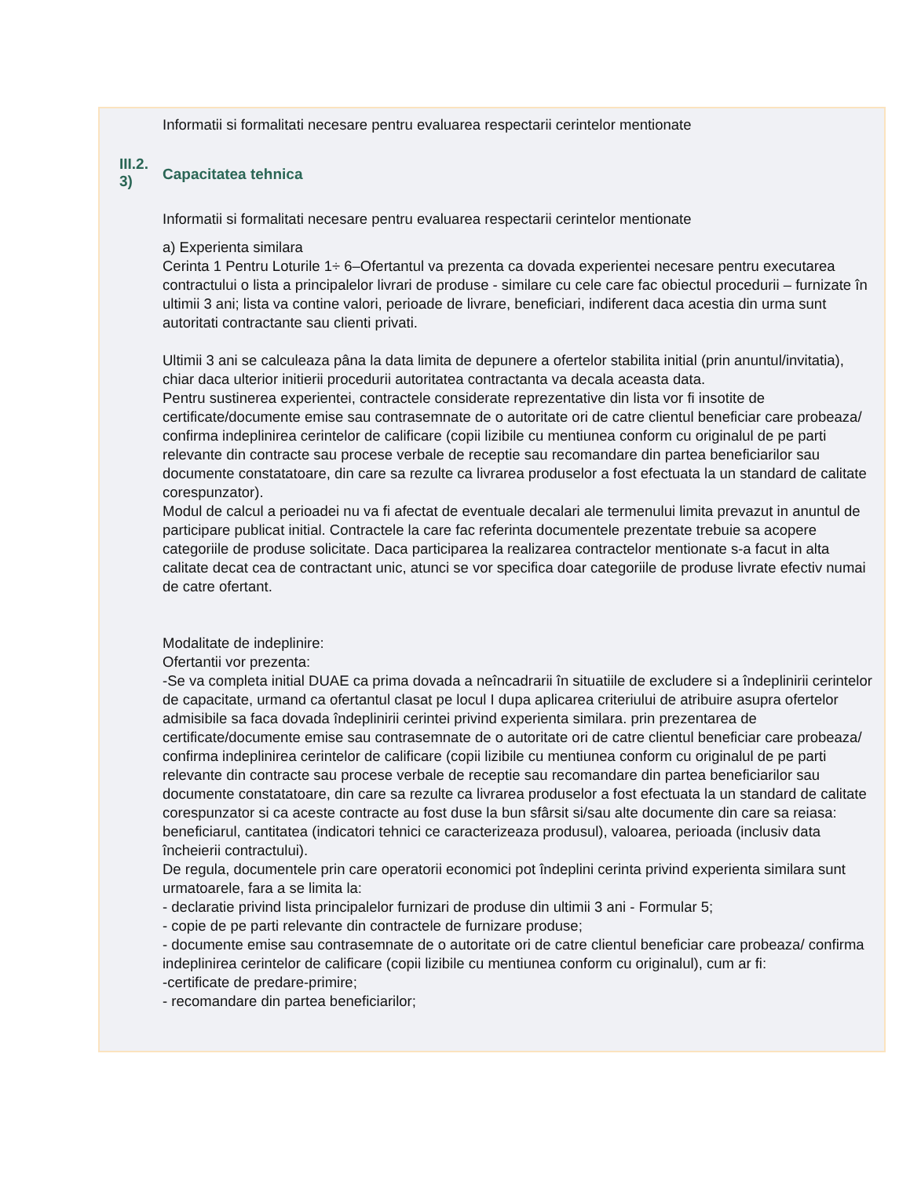Informatii si formalitati necesare pentru evaluarea respectarii cerintelor mentionate
III.2.
3)
Capacitatea tehnica
Informatii si formalitati necesare pentru evaluarea respectarii cerintelor mentionate
a) Experienta similara
Cerinta 1 Pentru Loturile 1÷ 6–Ofertantul va prezenta ca dovada experientei necesare pentru executarea contractului o lista a principalelor livrari de produse - similare cu cele care fac obiectul procedurii – furnizate în ultimii 3 ani; lista va contine valori, perioade de livrare, beneficiari, indiferent daca acestia din urma sunt autoritati contractante sau clienti privati.
Ultimii 3 ani se calculeaza pâna la data limita de depunere a ofertelor stabilita initial (prin anuntul/invitatia), chiar daca ulterior initierii procedurii autoritatea contractanta va decala aceasta data.
Pentru sustinerea experientei, contractele considerate reprezentative din lista vor fi insotite de certificate/documente emise sau contrasemnate de o autoritate ori de catre clientul beneficiar care probeaza/ confirma indeplinirea cerintelor de calificare (copii lizibile cu mentiunea conform cu originalul de pe parti relevante din contracte sau procese verbale de receptie sau recomandare din partea beneficiarilor sau documente constatatoare, din care sa rezulte ca livrarea produselor a fost efectuata la un standard de calitate corespunzator).
Modul de calcul a perioadei nu va fi afectat de eventuale decalari ale termenului limita prevazut in anuntul de participare publicat initial. Contractele la care fac referinta documentele prezentate trebuie sa acopere categoriile de produse solicitate. Daca participarea la realizarea contractelor mentionate s-a facut in alta calitate decat cea de contractant unic, atunci se vor specifica doar categoriile de produse livrate efectiv numai de catre ofertant.
Modalitate de indeplinire:
Ofertantii vor prezenta:
-Se va completa initial DUAE ca prima dovada a neîncadrarii în situatiile de excludere si a îndeplinirii cerintelor de capacitate, urmand ca ofertantul clasat pe locul I dupa aplicarea criteriului de atribuire asupra ofertelor admisibile sa faca dovada îndeplinirii cerintei privind experienta similara. prin prezentarea de certificate/documente emise sau contrasemnate de o autoritate ori de catre clientul beneficiar care probeaza/ confirma indeplinirea cerintelor de calificare (copii lizibile cu mentiunea conform cu originalul de pe parti relevante din contracte sau procese verbale de receptie sau recomandare din partea beneficiarilor sau documente constatatoare, din care sa rezulte ca livrarea produselor a fost efectuata la un standard de calitate corespunzator si ca aceste contracte au fost duse la bun sfârsit si/sau alte documente din care sa reiasa: beneficiarul, cantitatea (indicatori tehnici ce caracterizeaza produsul), valoarea, perioada (inclusiv data încheierii contractului).
De regula, documentele prin care operatorii economici pot îndeplini cerinta privind experienta similara sunt urmatoarele, fara a se limita la:
- declaratie privind lista principalelor furnizari de produse din ultimii 3 ani - Formular 5;
- copie de pe parti relevante din contractele de furnizare produse;
- documente emise sau contrasemnate de o autoritate ori de catre clientul beneficiar care probeaza/ confirma indeplinirea cerintelor de calificare (copii lizibile cu mentiunea conform cu originalul), cum ar fi:
-certificate de predare-primire;
- recomandare din partea beneficiarilor;